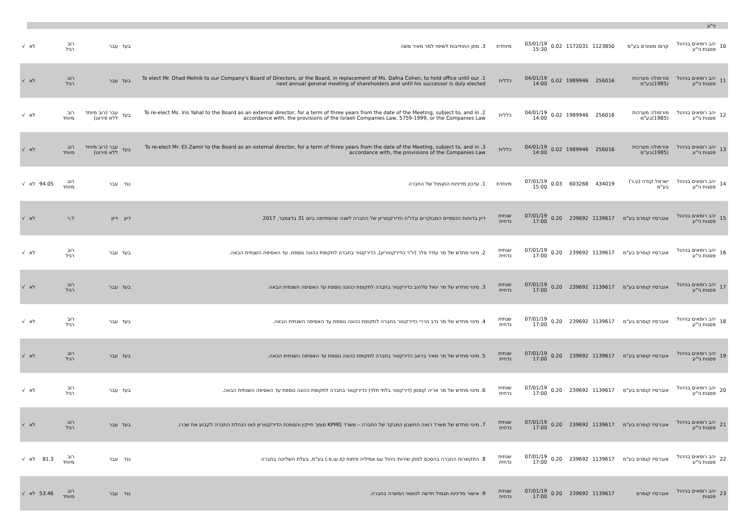| | ני"ע | | | | | | | | | | | | | |
| 10 | יהב רופאים בניהול פסגות ני"ע | קרסו מוטורס בע"מ | 1123850 | 1172031 | 0.02 | 03/01/19 15:30 | מיוחדת | 3. מתן התחייבות לשיפוי למר מאיר משה | בעד | עבר | רוב רגיל | | לא | √ |
| 11 | יהב רופאים בניהול פסגות ני"ע | פורמולה מערכות (1985)בע"מ | 256016 | 1989946 | 0.02 | 04/01/19 14:00 | כללית | 1. To elect Mr. Ohad Melnik to our Company's Board of Directors, or the Board, in replacement of Ms. Dafna Cohen, to hold office until our next annual general meeting of shareholders and until his successor is duly elected | בעד | עבר | רוב רגיל | | לא | √ |
| 12 | יהב רופאים בניהול פסגות ני"ע | פורמולה מערכות (1985)בע"מ | 256016 | 1989946 | 0.02 | 04/01/19 14:00 | כללית | 2. To re-elect Ms. Iris Yahal to the Board as an external director, for a term of three years from the date of the Meeting, subject to, and in accordance with, the provisions of the Israeli Companies Law, 5759-1999, or the Companies Law | בעד | עבר (רוב מיוחד ללא פירוט) | רוב מיוחד | | לא | √ |
| 13 | יהב רופאים בניהול פסגות ני"ע | פורמולה מערכות (1985)בע"מ | 256016 | 1989946 | 0.02 | 04/01/19 14:00 | כללית | 3. To re-elect Mr. Eli Zamir to the Board as an external director, for a term of three years from the date of the Meeting, subject to, and in accordance with, the provisions of the Companies Law | בעד | עבר (רוב מיוחד ללא פירוט) | רוב מיוחד | | לא | √ |
| 14 | יהב רופאים בניהול פסגות ני"ע | ישראל קנדה (ט.ר) בע"מ | 434019 | 603268 | 0.03 | 07/01/19 15:00 | מיוחדת | 1. עדכון מדיניות התגמול של החברה | נגד | עבר | רוב מיוחד | 94.05 | לא | √ |
| 15 | יהב רופאים בניהול פסגות ני"ע | אוברסיז קומרס בע"מ | 1139617 | 239692 | 0.20 | 07/01/19 17:00 | שנתית נדחית | דיון בדוחות הכספיים המבוקרים ובדו"ח הדירקטוריון של החברה לשנה שהסתיימה ביום 31 בדצמבר, 2017 | דיון | דיון | ל.ר | | לא | √ |
| 16 | יהב רופאים בניהול פסגות ני"ע | אוברסיז קומרס בע"מ | 1139617 | 239692 | 0.20 | 07/01/19 17:00 | שנתית נדחית | 2. מינוי מחדש של מר עודד פלר (יו"ר הדירקטוריון), כדירקטור בחברה לתקופת כהונה נוספת. עד האסיפה השנתית הבאה. | בעד | עבר | רוב רגיל | | לא | √ |
| 17 | יהב רופאים בניהול פסגות ני"ע | אוברסיז קומרס בע"מ | 1139617 | 239692 | 0.20 | 07/01/19 17:00 | שנתית נדחית | 3. מינוי מחדש של מר יגאל סלהוב כדירקטור בחברה לתקופת כהונה נוספת עד האסיפה השנתית הבאה. | בעד | עבר | רוב רגיל | | לא | √ |
| 18 | יהב רופאים בניהול פסגות ני"ע | אוברסיז קומרס בע"מ | 1139617 | 239692 | 0.20 | 07/01/19 17:00 | שנתית נדחית | 4. מינוי מחדש של מר נדב הררי כדירקטור בחברה לתקופת כהונה נוספת עד האסיפה השנתית הבאה. | בעד | עבר | רוב רגיל | | לא | √ |
| 19 | יהב רופאים בניהול פסגות ני"ע | אוברסיז קומרס בע"מ | 1139617 | 239692 | 0.20 | 07/01/19 17:00 | שנתית נדחית | 5. מינוי מחדש של מר מאיר בראב כדירקטור בחברה לתקופת כהונה נוספת עד האסיפה השנתית הבאה. | בעד | עבר | רוב רגיל | | לא | √ |
| 20 | יהב רופאים בניהול פסגות ני"ע | אוברסיז קומרס בע"מ | 1139617 | 239692 | 0.20 | 07/01/19 17:00 | שנתית נדחית | 6. מינוי מחדש של מר אריה קופמן (דירקטור בלתי תלוי) כדירקטור בחברה לתקופת כהונה נוספת עד האסיפה השנתית הבאה. | בעד | עבר | רוב רגיל | | לא | √ |
| 21 | יהב רופאים בניהול פסגות ני"ע | אוברסיז קומרס בע"מ | 1139617 | 239692 | 0.20 | 07/01/19 17:00 | שנתית נדחית | 7. מינוי מחדש של משרד רואה החשבון המבקר של החברה – משרד KPMG סומך חייקין והסמכת הדירקטוריון ו/או הנהלת החברה לקבוע את שכרו. | בעד | עבר | רוב רגיל | | לא | √ |
| 22 | יהב רופאים בניהול פסגות ני"ע | אוברסיז קומרס בע"מ | 1139617 | 239692 | 0.20 | 07/01/19 17:00 | שנתית נדחית | 8. התקשרות החברה בהסכם למתן שירותי ניהול עם אמיליה פיתוח (מ.עו.פ.) בע"מ, בעלת השליטה בחברה | נגד | עבר | רוב מיוחד | 81.3 | לא | √ |
| 23 | יהב רופאים בניהול פסגות | אוברסיז קומרס | 1139617 | 239692 | 0.20 | 07/01/19 17:00 | שנתית נדחית | 9. אישור מדיניות תגמול חדשה לנושאי המשרה בחברה. | נגד | עבר | רוב מיוחד | 53.46 | לא | √ |